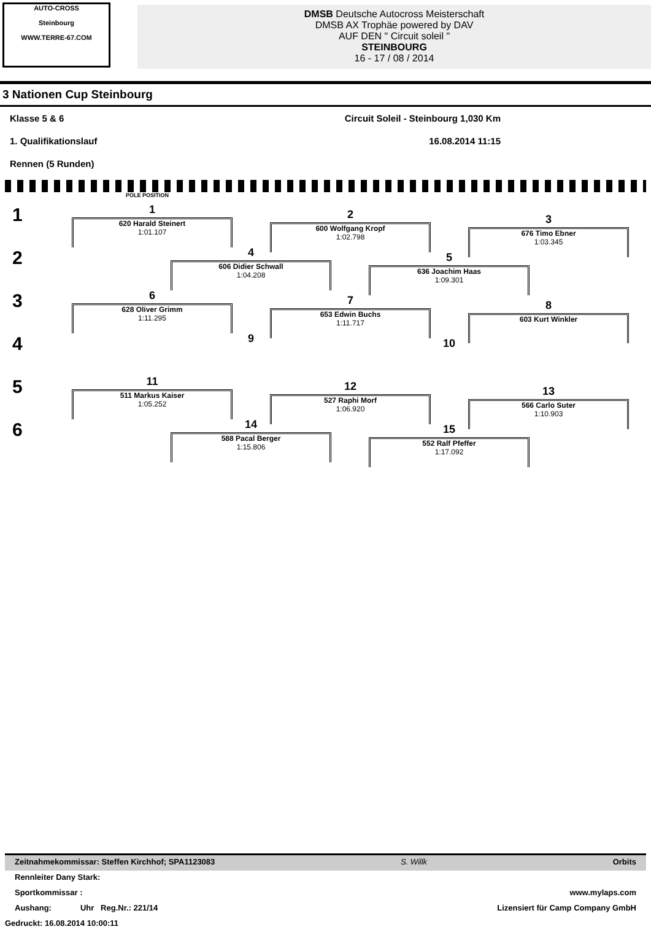AUTO-CROSS
Steinbourg
WWW.TERRE-67.COM
DMSB Deutsche Autocross Meisterschaft
DMSB AX Trophäe powered by DAV
AUF DEN " Circuit soleil "
STEINBOURG
16 - 17 / 08 / 2014
3 Nationen Cup Steinbourg
Klasse 5 & 6 Circuit Soleil - Steinbourg 1,030 Km
1. Qualifikationslauf 16.08.2014 11:15
Rennen (5 Runden)
POLE POSITION
1
2
3
4
5
6
1
620 Harald Steinert
1:01.107
2
600 Wolfgang Kropf
1:02.798
3
676 Timo Ebner
1:03.345
4
606 Didier Schwall
1:04.208
5
636 Joachim Haas
1:09.301
6
628 Oliver Grimm
1:11.295
7
653 Edwin Buchs
1:11.717
8
603 Kurt Winkler
9
10
11
511 Markus Kaiser
1:05.252
12
527 Raphi Morf
1:06.920
13
566 Carlo Suter
1:10.903
14
588 Pacal Berger
1:15.806
15
552 Ralf Pfeffer
1:17.092
Zeitnahmekommissar: Steffen Kirchhof; SPA1123083 S. Willk Orbits
Rennleiter Dany Stark:
Sportkommissar : www.mylaps.com
Aushang: Uhr Reg.Nr.: 221/14 Lizensiert für Camp Company GmbH
Gedruckt: 16.08.2014 10:00:11